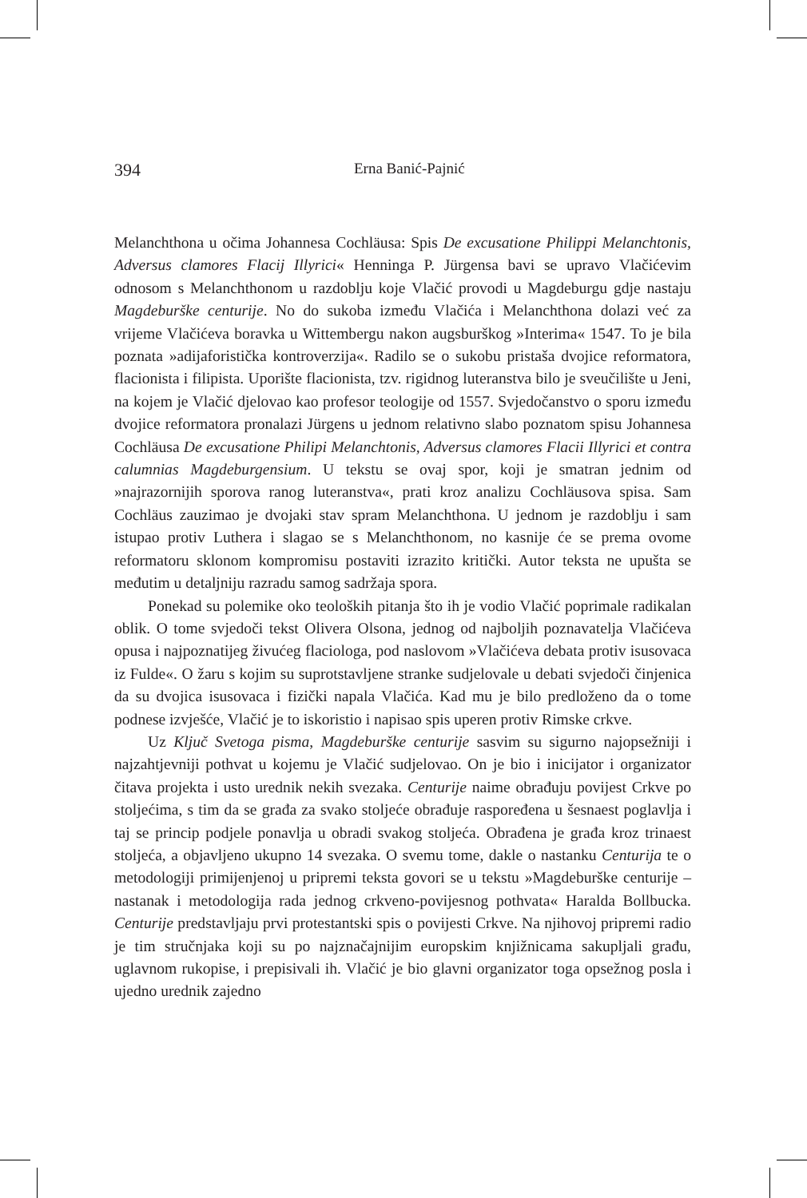394 Erna Banić-Pajnić
Melanchthona u očima Johannesa Cochläusa: Spis De excusatione Philippi Melanchtonis, Adversus clamores Flacij Illyrici« Henninga P. Jürgensa bavi se upravo Vlačićevim odnosom s Melanchthonom u razdoblju koje Vlačić provodi u Magdeburgu gdje nastaju Magdeburške centurije. No do sukoba između Vlačića i Melanchthona dolazi već za vrijeme Vlačićeva boravka u Wittembergu nakon augsburškog »Interima« 1547. To je bila poznata »adijaforistička kontroverzija«. Radilo se o sukobu pristaša dvojice reformatora, flacionista i filipista. Uporište flacionista, tzv. rigidnog luteranstva bilo je sveučilište u Jeni, na kojem je Vlačić djelovao kao profesor teologije od 1557. Svjedočanstvo o sporu između dvojice reformatora pronalazi Jürgens u jednom relativno slabo poznatom spisu Johannesa Cochläusa De excusatione Philipi Melanchtonis, Adversus clamores Flacii Illyrici et contra calumnias Magdeburgensium. U tekstu se ovaj spor, koji je smatran jednim od »najrazornijih sporova ranog luteranstva«, prati kroz analizu Cochläusova spisa. Sam Cochläus zauzimao je dvojaki stav spram Melanchthona. U jednom je razdoblju i sam istupao protiv Luthera i slagao se s Melanchthonom, no kasnije će se prema ovome reformatoru sklonom kompromisu postaviti izrazito kritički. Autor teksta ne upušta se međutim u detaljniju razradu samog sadržaja spora.
Ponekad su polemike oko teoloških pitanja što ih je vodio Vlačić poprimale radikalan oblik. O tome svjedoči tekst Olivera Olsona, jednog od najboljih poznavatelja Vlačićeva opusa i najpoznatijeg živućeg flaciologa, pod naslovom »Vlačićeva debata protiv isusovaca iz Fulde«. O žaru s kojim su suprotstavljene stranke sudjelovale u debati svjedoči činjenica da su dvojica isusovaca i fizički napala Vlačića. Kad mu je bilo predloženo da o tome podnese izvješće, Vlačić je to iskoristio i napisao spis uperen protiv Rimske crkve.
Uz Ključ Svetoga pisma, Magdeburške centurije sasvim su sigurno najopsežniji i najzahtjevniji pothvat u kojemu je Vlačić sudjelovao. On je bio i inicijator i organizator čitava projekta i usto urednik nekih svezaka. Centurije naime obrađuju povijest Crkve po stoljećima, s tim da se građa za svako stoljeće obrađuje raspoređena u šesnaest poglavlja i taj se princip podjele ponavlja u obradi svakog stoljeća. Obrađena je građa kroz trinaest stoljeća, a objavljeno ukupno 14 svezaka. O svemu tome, dakle o nastanku Centurija te o metodologiji primijenjenoj u pripremi teksta govori se u tekstu »Magdeburške centurije – nastanak i metodologija rada jednog crkveno-povijesnog pothvata« Haralda Bollbucka. Centurije predstavljaju prvi protestantski spis o povijesti Crkve. Na njihovoj pripremi radio je tim stručnjaka koji su po najznačajnijim europskim knjižnicama sakupljali građu, uglavnom rukopise, i prepisivali ih. Vlačić je bio glavni organizator toga opsežnog posla i ujedno urednik zajedno